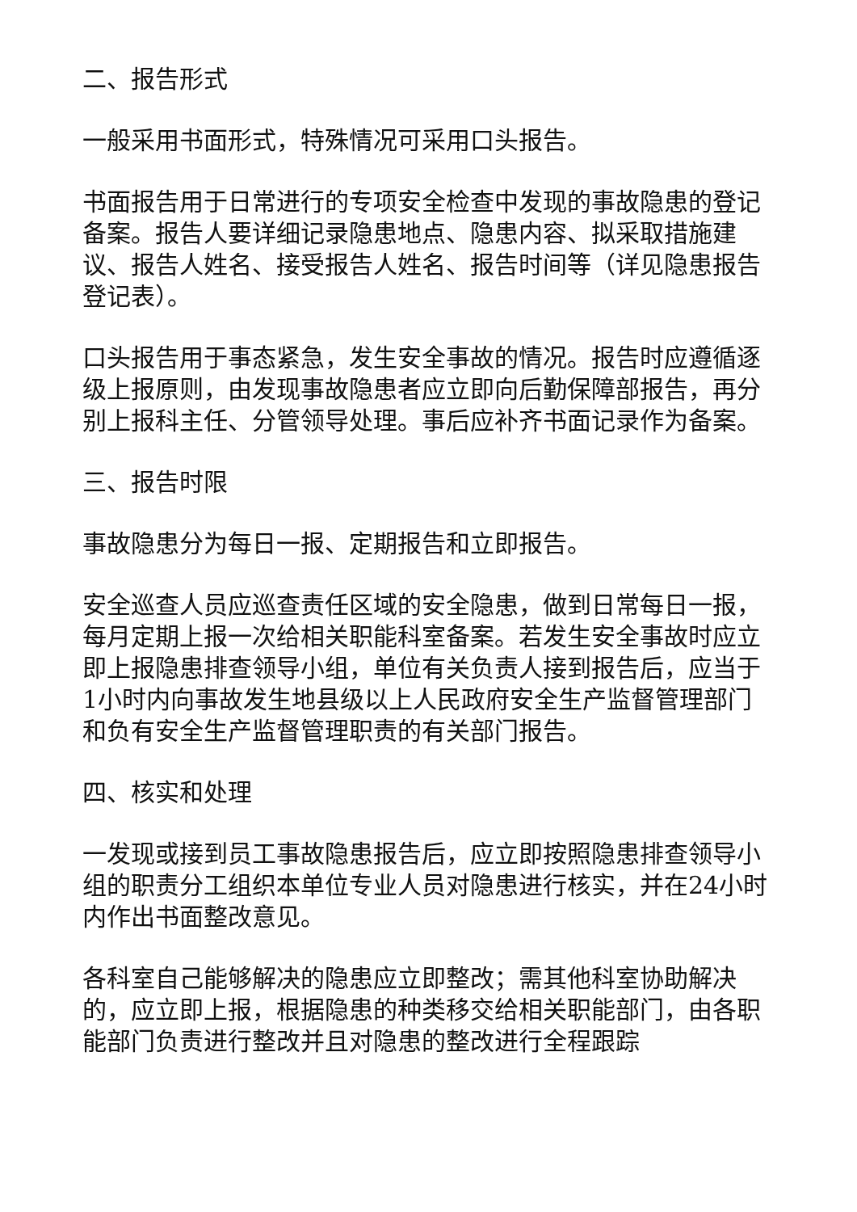二、报告形式
一般采用书面形式，特殊情况可采用口头报告。
书面报告用于日常进行的专项安全检查中发现的事故隐患的登记备案。报告人要详细记录隐患地点、隐患内容、拟采取措施建议、报告人姓名、接受报告人姓名、报告时间等（详见隐患报告登记表）。
口头报告用于事态紧急，发生安全事故的情况。报告时应遵循逐级上报原则，由发现事故隐患者应立即向后勤保障部报告，再分别上报科主任、分管领导处理。事后应补齐书面记录作为备案。
三、报告时限
事故隐患分为每日一报、定期报告和立即报告。
安全巡查人员应巡查责任区域的安全隐患，做到日常每日一报，每月定期上报一次给相关职能科室备案。若发生安全事故时应立即上报隐患排查领导小组，单位有关负责人接到报告后，应当于1小时内向事故发生地县级以上人民政府安全生产监督管理部门和负有安全生产监督管理职责的有关部门报告。
四、核实和处理
一发现或接到员工事故隐患报告后，应立即按照隐患排查领导小组的职责分工组织本单位专业人员对隐患进行核实，并在24小时内作出书面整改意见。
各科室自己能够解决的隐患应立即整改；需其他科室协助解决的，应立即上报，根据隐患的种类移交给相关职能部门，由各职能部门负责进行整改并且对隐患的整改进行全程跟踪